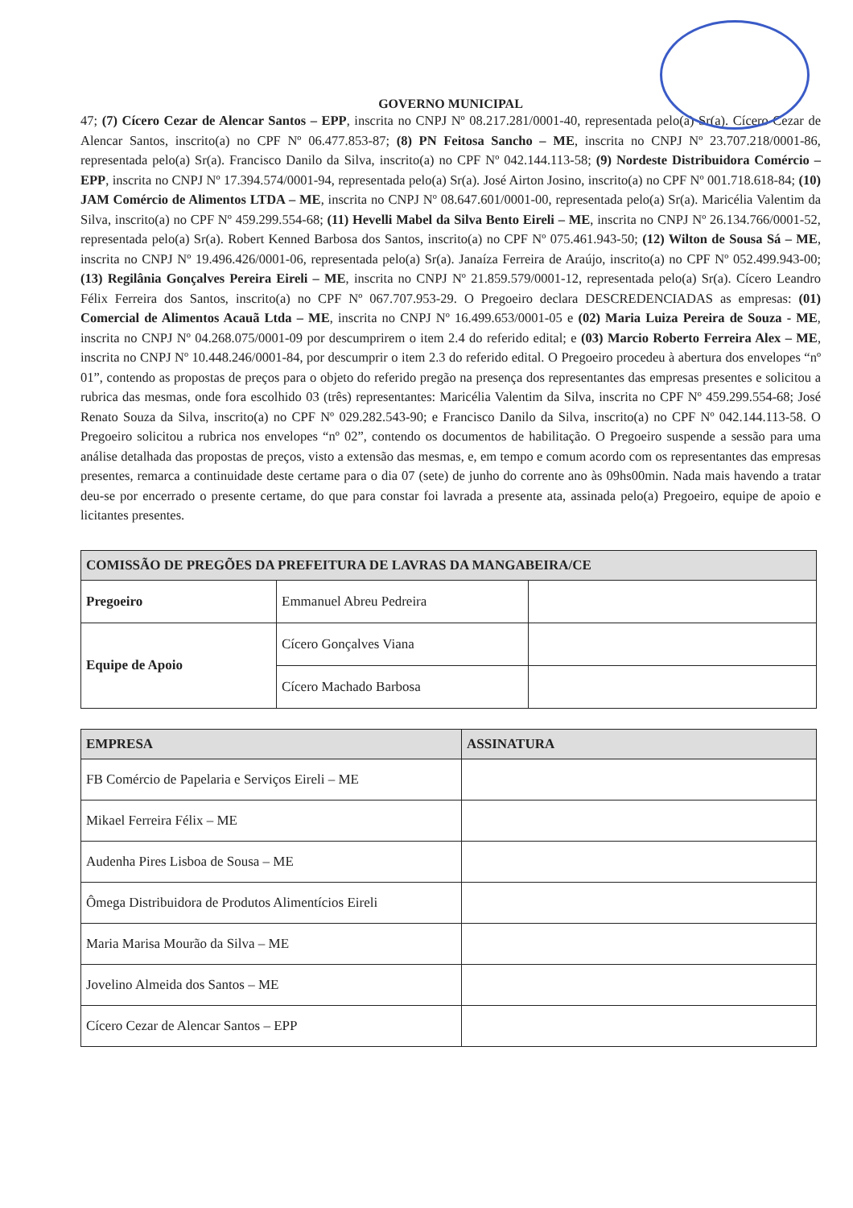GOVERNO MUNICIPAL
47; (7) Cícero Cezar de Alencar Santos – EPP, inscrita no CNPJ Nº 08.217.281/0001-40, representada pelo(a) Sr(a). Cícero Cezar de Alencar Santos, inscrito(a) no CPF Nº 06.477.853-87; (8) PN Feitosa Sancho – ME, inscrita no CNPJ Nº 23.707.218/0001-86, representada pelo(a) Sr(a). Francisco Danilo da Silva, inscrito(a) no CPF Nº 042.144.113-58; (9) Nordeste Distribuidora Comércio – EPP, inscrita no CNPJ Nº 17.394.574/0001-94, representada pelo(a) Sr(a). José Airton Josino, inscrito(a) no CPF Nº 001.718.618-84; (10) JAM Comércio de Alimentos LTDA – ME, inscrita no CNPJ Nº 08.647.601/0001-00, representada pelo(a) Sr(a). Maricélia Valentim da Silva, inscrito(a) no CPF Nº 459.299.554-68; (11) Hevelli Mabel da Silva Bento Eireli – ME, inscrita no CNPJ Nº 26.134.766/0001-52, representada pelo(a) Sr(a). Robert Kenned Barbosa dos Santos, inscrito(a) no CPF Nº 075.461.943-50; (12) Wilton de Sousa Sá – ME, inscrita no CNPJ Nº 19.496.426/0001-06, representada pelo(a) Sr(a). Janaíza Ferreira de Araújo, inscrito(a) no CPF Nº 052.499.943-00; (13) Regilânia Gonçalves Pereira Eireli – ME, inscrita no CNPJ Nº 21.859.579/0001-12, representada pelo(a) Sr(a). Cícero Leandro Félix Ferreira dos Santos, inscrito(a) no CPF Nº 067.707.953-29. O Pregoeiro declara DESCREDENCIADAS as empresas: (01) Comercial de Alimentos Acauã Ltda – ME, inscrita no CNPJ Nº 16.499.653/0001-05 e (02) Maria Luiza Pereira de Souza - ME, inscrita no CNPJ Nº 04.268.075/0001-09 por descumprirem o item 2.4 do referido edital; e (03) Marcio Roberto Ferreira Alex – ME, inscrita no CNPJ Nº 10.448.246/0001-84, por descumprir o item 2.3 do referido edital. O Pregoeiro procedeu à abertura dos envelopes “nº 01”, contendo as propostas de preços para o objeto do referido pregão na presença dos representantes das empresas presentes e solicitou a rubrica das mesmas, onde fora escolhido 03 (três) representantes: Maricélia Valentim da Silva, inscrita no CPF Nº 459.299.554-68; José Renato Souza da Silva, inscrito(a) no CPF Nº 029.282.543-90; e Francisco Danilo da Silva, inscrito(a) no CPF Nº 042.144.113-58. O Pregoeiro solicitou a rubrica nos envelopes “nº 02”, contendo os documentos de habilitação. O Pregoeiro suspende a sessão para uma análise detalhada das propostas de preços, visto a extensão das mesmas, e, em tempo e comum acordo com os representantes das empresas presentes, remarca a continuidade deste certame para o dia 07 (sete) de junho do corrente ano às 09hs00min. Nada mais havendo a tratar deu-se por encerrado o presente certame, do que para constar foi lavrada a presente ata, assinada pelo(a) Pregoeiro, equipe de apoio e licitantes presentes.
| COMISSÃO DE PREGÕES DA PREFEITURA DE LAVRAS DA MANGABEIRA/CE | | |
| --- | --- | --- |
| Pregoeiro | Emmanuel Abreu Pedreira | |
| Equipe de Apoio | Cícero Gonçalves Viana | |
| | Cícero Machado Barbosa | |
| EMPRESA | ASSINATURA |
| --- | --- |
| FB Comércio de Papelaria e Serviços Eireli – ME | |
| Mikael Ferreira Félix – ME | |
| Audenha Pires Lisboa de Sousa – ME | |
| Ômega Distribuidora de Produtos Alimentícios Eireli | |
| Maria Marisa Mourão da Silva – ME | |
| Jovelino Almeida dos Santos – ME | |
| Cícero Cezar de Alencar Santos – EPP | |